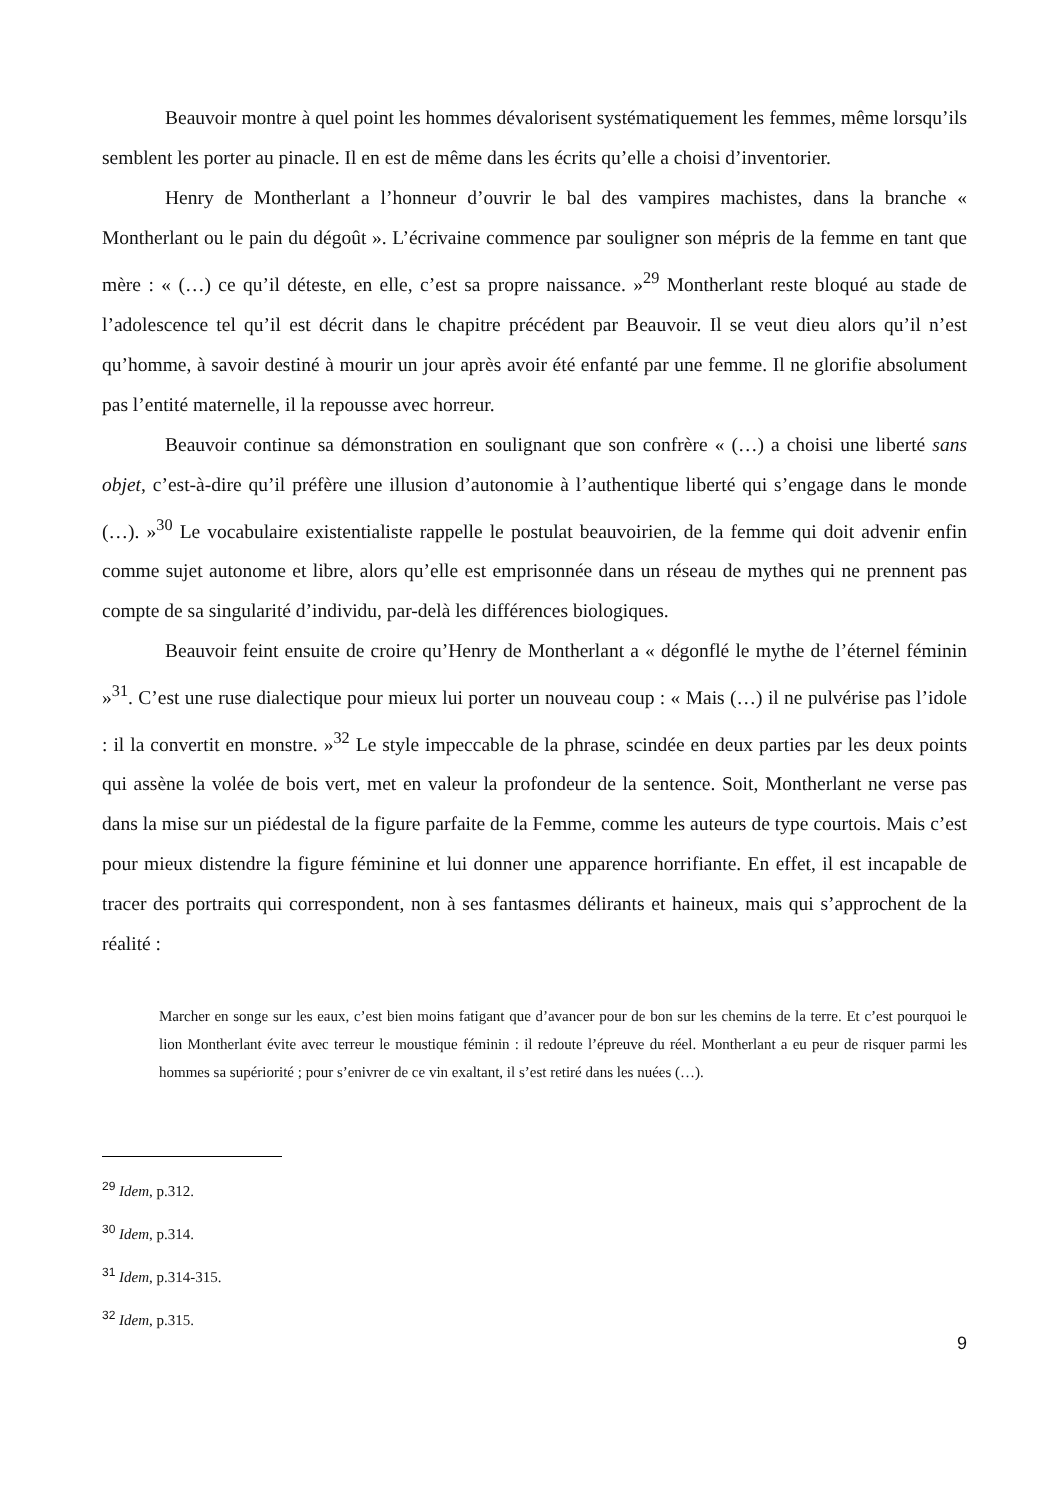Beauvoir montre à quel point les hommes dévalorisent systématiquement les femmes, même lorsqu’ils semblent les porter au pinacle. Il en est de même dans les écrits qu’elle a choisi d’inventorier.
Henry de Montherlant a l’honneur d’ouvrir le bal des vampires machistes, dans la branche « Montherlant ou le pain du dégoût ». L’écrivaine commence par souligner son mépris de la femme en tant que mère : « (…) ce qu’il déteste, en elle, c’est sa propre naissance. »<sup>29</sup> Montherlant reste bloqué au stade de l’adolescence tel qu’il est décrit dans le chapitre précédent par Beauvoir. Il se veut dieu alors qu’il n’est qu’homme, à savoir destiné à mourir un jour après avoir été enfanté par une femme. Il ne glorifie absolument pas l’entité maternelle, il la repousse avec horreur.
Beauvoir continue sa démonstration en soulignant que son confrère « (…) a choisi une liberté sans objet, c’est-à-dire qu’il préfère une illusion d’autonomie à l’authentique liberté qui s’engage dans le monde (…). »<sup>30</sup> Le vocabulaire existentialiste rappelle le postulat beauvoirien, de la femme qui doit advenir enfin comme sujet autonome et libre, alors qu’elle est emprisonnée dans un réseau de mythes qui ne prennent pas compte de sa singularité d’individu, par-delà les différences biologiques.
Beauvoir feint ensuite de croire qu’Henry de Montherlant a « dégonflé le mythe de l’éternel féminin »<sup>31</sup>. C’est une ruse dialectique pour mieux lui porter un nouveau coup : « Mais (…) il ne pulvérise pas l’idole : il la convertit en monstre. »<sup>32</sup> Le style impeccable de la phrase, scindée en deux parties par les deux points qui assène la volée de bois vert, met en valeur la profondeur de la sentence. Soit, Montherlant ne verse pas dans la mise sur un piédestal de la figure parfaite de la Femme, comme les auteurs de type courtois. Mais c’est pour mieux distendre la figure féminine et lui donner une apparence horrifiante. En effet, il est incapable de tracer des portraits qui correspondent, non à ses fantasmes délirants et haineux, mais qui s’approchent de la réalité :
Marcher en songe sur les eaux, c’est bien moins fatigant que d’avancer pour de bon sur les chemins de la terre. Et c’est pourquoi le lion Montherlant évite avec terreur le moustique féminin : il redoute l’épreuve du réel. Montherlant a eu peur de risquer parmi les hommes sa supériorité ; pour s’enivrer de ce vin exaltant, il s’est retiré dans les nuées (…).
<sup>29</sup> Idem, p.312.
<sup>30</sup> Idem, p.314.
<sup>31</sup> Idem, p.314-315.
<sup>32</sup> Idem, p.315.
9